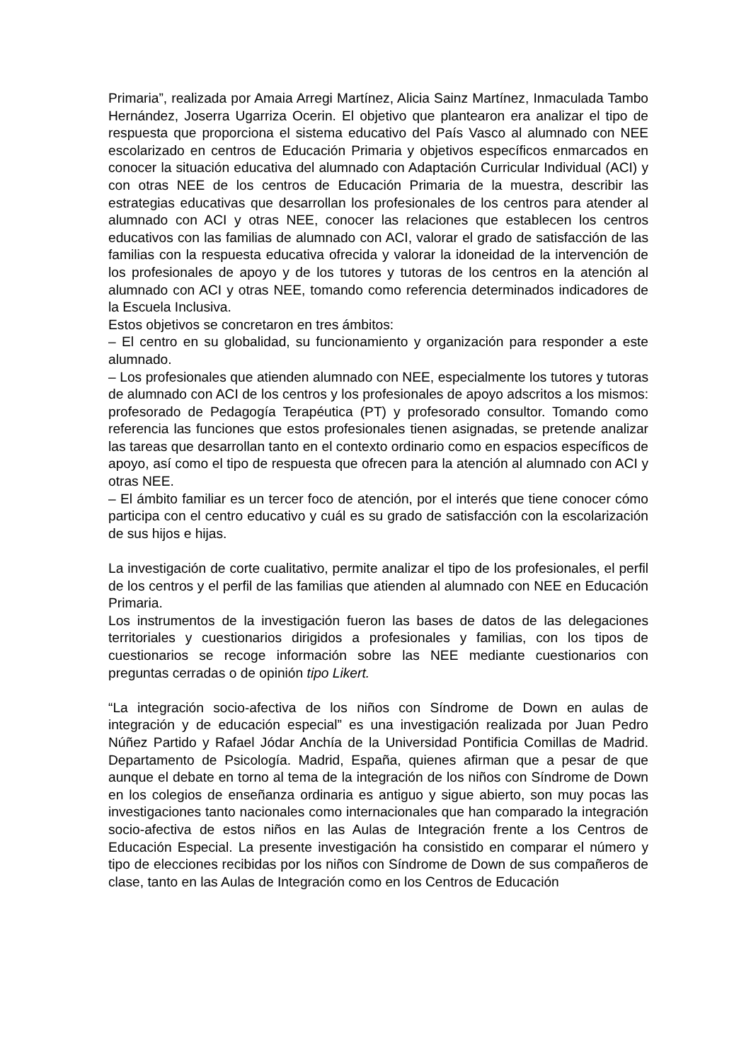Primaria”, realizada por Amaia Arregi Martínez, Alicia Sainz Martínez, Inmaculada Tambo Hernández, Joserra Ugarriza Ocerin. El objetivo que plantearon era analizar el tipo de respuesta que proporciona el sistema educativo del País Vasco al alumnado con NEE escolarizado en centros de Educación Primaria y objetivos específicos enmarcados en conocer la situación educativa del alumnado con Adaptación Curricular Individual (ACI) y con otras NEE de los centros de Educación Primaria de la muestra, describir las estrategias educativas que desarrollan los profesionales de los centros para atender al alumnado con ACI y otras NEE, conocer las relaciones que establecen los centros educativos con las familias de alumnado con ACI, valorar el grado de satisfacción de las familias con la respuesta educativa ofrecida y valorar la idoneidad de la intervención de los profesionales de apoyo y de los tutores y tutoras de los centros en la atención al alumnado con ACI y otras NEE, tomando como referencia determinados indicadores de la Escuela Inclusiva.
Estos objetivos se concretaron en tres ámbitos:
– El centro en su globalidad, su funcionamiento y organización para responder a este alumnado.
– Los profesionales que atienden alumnado con NEE, especialmente los tutores y tutoras de alumnado con ACI de los centros y los profesionales de apoyo adscritos a los mismos: profesorado de Pedagogía Terapéutica (PT) y profesorado consultor. Tomando como referencia las funciones que estos profesionales tienen asignadas, se pretende analizar las tareas que desarrollan tanto en el contexto ordinario como en espacios específicos de apoyo, así como el tipo de respuesta que ofrecen para la atención al alumnado con ACI y otras NEE.
– El ámbito familiar es un tercer foco de atención, por el interés que tiene conocer cómo participa con el centro educativo y cuál es su grado de satisfacción con la escolarización de sus hijos e hijas.
La investigación de corte cualitativo, permite analizar el tipo de los profesionales, el perfil de los centros y el perfil de las familias que atienden al alumnado con NEE en Educación Primaria.
Los instrumentos de la investigación fueron las bases de datos de las delegaciones territoriales y cuestionarios dirigidos a profesionales y familias, con los tipos de cuestionarios se recoge información sobre las NEE mediante cuestionarios con preguntas cerradas o de opinión tipo Likert.
“La integración socio-afectiva de los niños con Síndrome de Down en aulas de integración y de educación especial” es una investigación realizada por Juan Pedro Núñez Partido y Rafael Jódar Anchía de la Universidad Pontificia Comillas de Madrid. Departamento de Psicología. Madrid, España, quienes afirman que a pesar de que aunque el debate en torno al tema de la integración de los niños con Síndrome de Down en los colegios de enseñanza ordinaria es antiguo y sigue abierto, son muy pocas las investigaciones tanto nacionales como internacionales que han comparado la integración socio-afectiva de estos niños en las Aulas de Integración frente a los Centros de Educación Especial. La presente investigación ha consistido en comparar el número y tipo de elecciones recibidas por los niños con Síndrome de Down de sus compañeros de clase, tanto en las Aulas de Integración como en los Centros de Educación